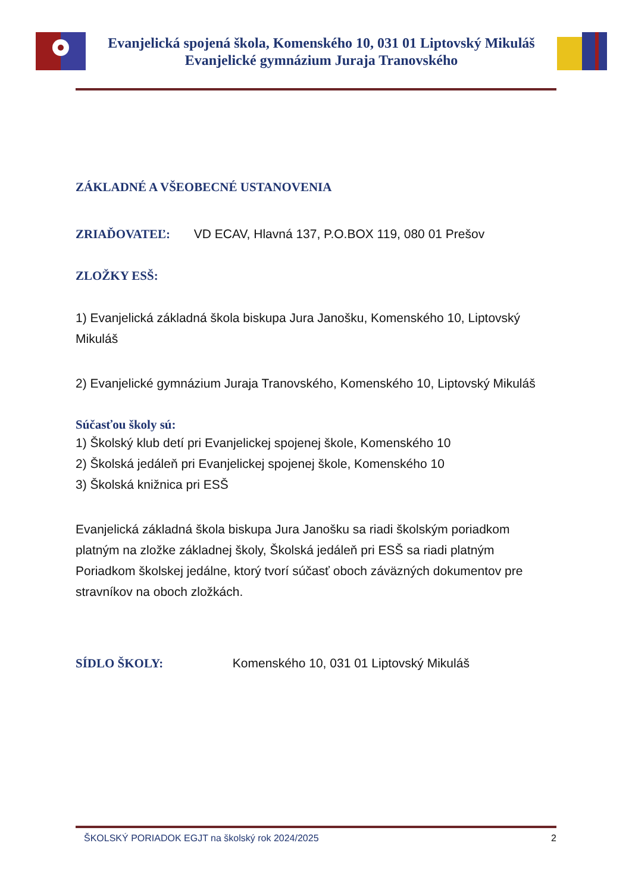Evanjelická spojená škola, Komenského 10, 031 01 Liptovský Mikuláš
Evanjelické gymnázium Juraja Tranovského
ZÁKLADNÉ A VŠEOBECNÉ USTANOVENIA
ZRIAĎOVATEĽ: VD ECAV, Hlavná 137, P.O.BOX 119, 080 01 Prešov
ZLOŽKY ESŠ:
1) Evanjelická základná škola biskupa Jura Janošku, Komenského 10, Liptovský Mikuláš
2) Evanjelické gymnázium Juraja Tranovského, Komenského 10, Liptovský Mikuláš
Súčasťou školy sú:
1) Školský klub detí pri Evanjelickej spojenej škole, Komenského 10
2) Školská jedáleň pri Evanjelickej spojenej škole, Komenského 10
3) Školská knižnica pri ESŠ
Evanjelická základná škola biskupa Jura Janošku sa riadi školským poriadkom platným na zložke základnej školy, Školská jedáleň pri ESŠ sa riadi platným Poriadkom školskej jedálne, ktorý tvorí súčasť oboch záväzných dokumentov pre stravníkov na oboch zložkách.
SÍDLO ŠKOLY: Komenského 10, 031 01 Liptovský Mikuláš
ŠKOLSKÝ PORIADOK EGJT na školský rok 2024/2025 2